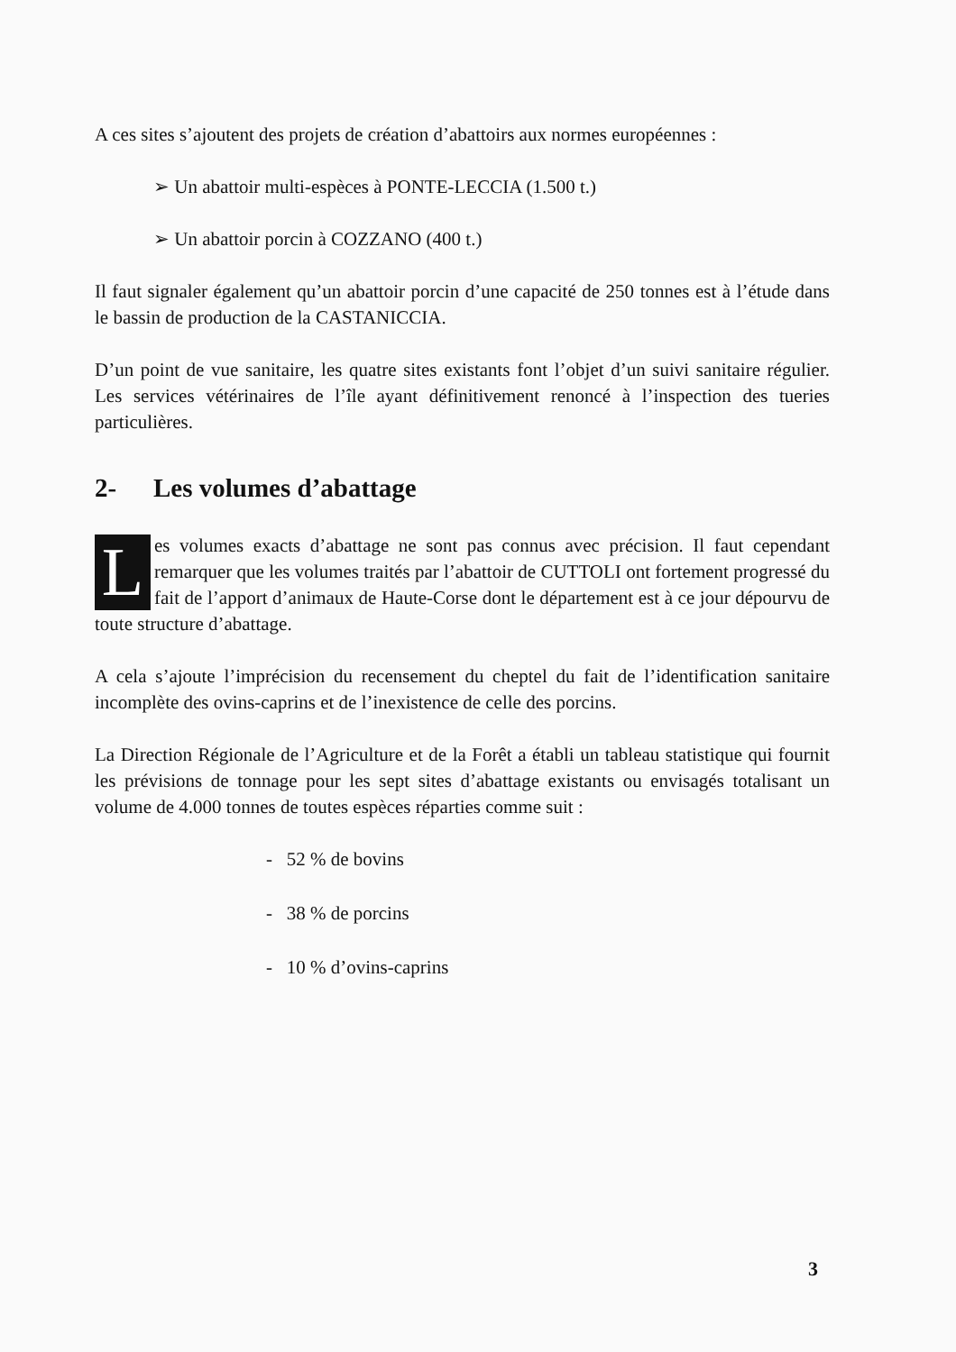A ces sites s’ajoutent des projets de création d’abattoirs aux normes européennes :
➢ Un abattoir multi-espèces à PONTE-LECCIA (1.500 t.)
➢ Un abattoir porcin à COZZANO (400 t.)
Il faut signaler également qu’un abattoir porcin d’une capacité de 250 tonnes est à l’étude dans le bassin de production de la CASTANICCIA.
D’un point de vue sanitaire, les quatre sites existants font l’objet d’un suivi sanitaire régulier. Les services vétérinaires de l’île ayant définitivement renoncé à l’inspection des tueries particulières.
2- Les volumes d’abattage
Les volumes exacts d’abattage ne sont pas connus avec précision. Il faut cependant remarquer que les volumes traités par l’abattoir de CUTTOLI ont fortement progressé du fait de l’apport d’animaux de Haute-Corse dont le département est à ce jour dépourvu de toute structure d’abattage.
A cela s’ajoute l’imprécision du recensement du cheptel du fait de l’identification sanitaire incomplète des ovins-caprins et de l’inexistence de celle des porcins.
La Direction Régionale de l’Agriculture et de la Forêt a établi un tableau statistique qui fournit les prévisions de tonnage pour les sept sites d’abattage existants ou envisagés totalisant un volume de 4.000 tonnes de toutes espèces réparties comme suit :
- 52 % de bovins
- 38 % de porcins
- 10 % d’ovins-caprins
3